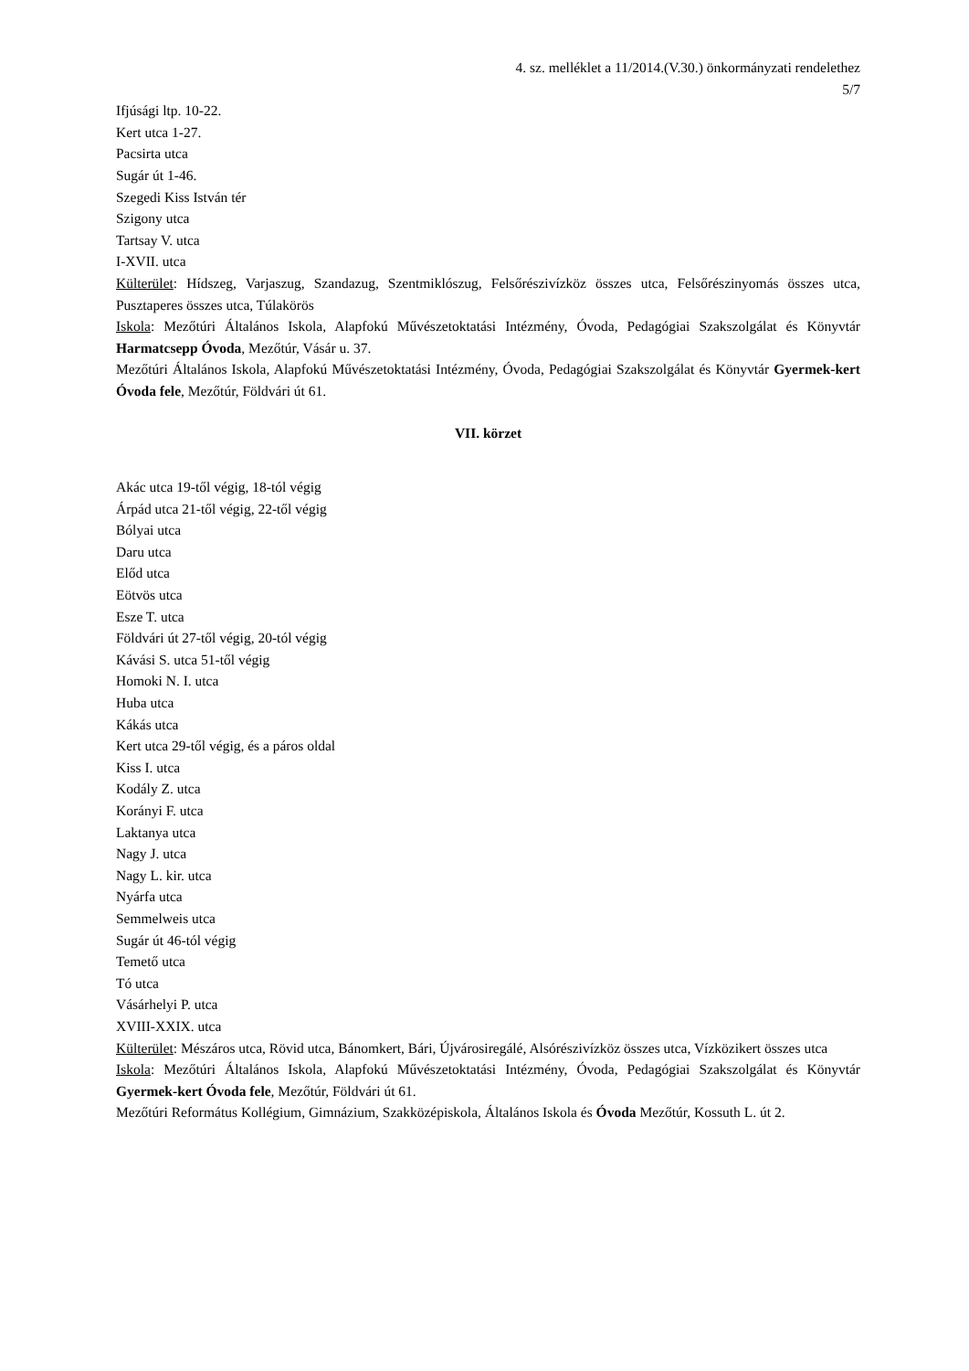4. sz. melléklet a 11/2014.(V.30.) önkormányzati rendelethez
5/7
Ifjúsági ltp. 10-22.
Kert utca 1-27.
Pacsirta utca
Sugár út 1-46.
Szegedi Kiss István tér
Szigony utca
Tartsay V. utca
I-XVII. utca
Külterület: Hídszeg, Varjaszug, Szandazug, Szentmiklószug, Felsőrészivízköz összes utca, Felsőrészinyomás összes utca, Pusztaperes összes utca, Túlakörös
Iskola: Mezőtúri Általános Iskola, Alapfokú Művészetoktatási Intézmény, Óvoda, Pedagógiai Szakszolgálat és Könyvtár Harmatcsepp Óvoda, Mezőtúr, Vásár u. 37.
Mezőtúri Általános Iskola, Alapfokú Művészetoktatási Intézmény, Óvoda, Pedagógiai Szakszolgálat és Könyvtár Gyermek-kert Óvoda fele, Mezőtúr, Földvári út 61.
VII. körzet
Akác utca 19-től végig, 18-tól végig
Árpád utca 21-től végig, 22-től végig
Bólyai utca
Daru utca
Előd utca
Eötvös utca
Esze T. utca
Földvári út 27-től végig, 20-tól végig
Kávási S. utca 51-től végig
Homoki N. I. utca
Huba utca
Kákás utca
Kert utca 29-től végig, és a páros oldal
Kiss I. utca
Kodály Z. utca
Korányi F. utca
Laktanya utca
Nagy J. utca
Nagy L. kir. utca
Nyárfa utca
Semmelweis utca
Sugár út 46-tól végig
Temető utca
Tó utca
Vásárhelyi P. utca
XVIII-XXIX. utca
Külterület: Mészáros utca, Rövid utca, Bánomkert, Bári, Újvárosiregálé, Alsórészivízköz összes utca, Vízközikert összes utca
Iskola: Mezőtúri Általános Iskola, Alapfokú Művészetoktatási Intézmény, Óvoda, Pedagógiai Szakszolgálat és Könyvtár Gyermek-kert Óvoda fele, Mezőtúr, Földvári út 61.
Mezőtúri Református Kollégium, Gimnázium, Szakközépiskola, Általános Iskola és Óvoda Mezőtúr, Kossuth L. út 2.